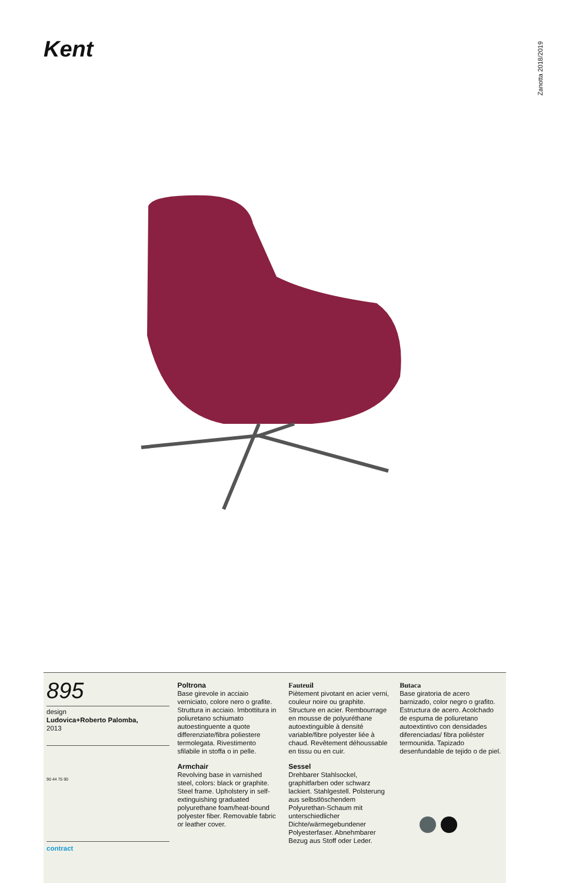Kent
Zanotta 2018/2019
895
design
Ludovica+Roberto Palomba,
2013
90 44 75 90
contract
Poltrona
Base girevole in acciaio verniciato, colore nero o grafite. Struttura in acciaio. Imbottitura in poliuretano schiumato autoestinguente a quote differenziate/fibra poliestere termolegata. Rivestimento sfilabile in stoffa o in pelle.
Armchair
Revolving base in varnished steel, colors: black or graphite. Steel frame. Upholstery in self-extinguishing graduated polyurethane foam/heat-bound polyester fiber. Removable fabric or leather cover.
Fauteuil
Piètement pivotant en acier verni, couleur noire ou graphite. Structure en acier. Rembourrage en mousse de polyuréthane autoextinguible à densité variable/fibre polyester liée à chaud. Revêtement déhoussable en tissu ou en cuir.
Sessel
Drehbarer Stahlsockel, graphitfarben oder schwarz lackiert. Stahlgestell. Polsterung aus selbstlöschendem Polyurethan-Schaum mit unterschiedlicher Dichte/wärmegebundener Polyesterfaser. Abnehmbarer Bezug aus Stoff oder Leder.
Butaca
Base giratoria de acero barnizado, color negro o grafito. Estructura de acero. Acolchado de espuma de poliuretano autoextintivo con densidades diferenciadas/ fibra poliéster termounida. Tapizado desenfundable de tejido o de piel.